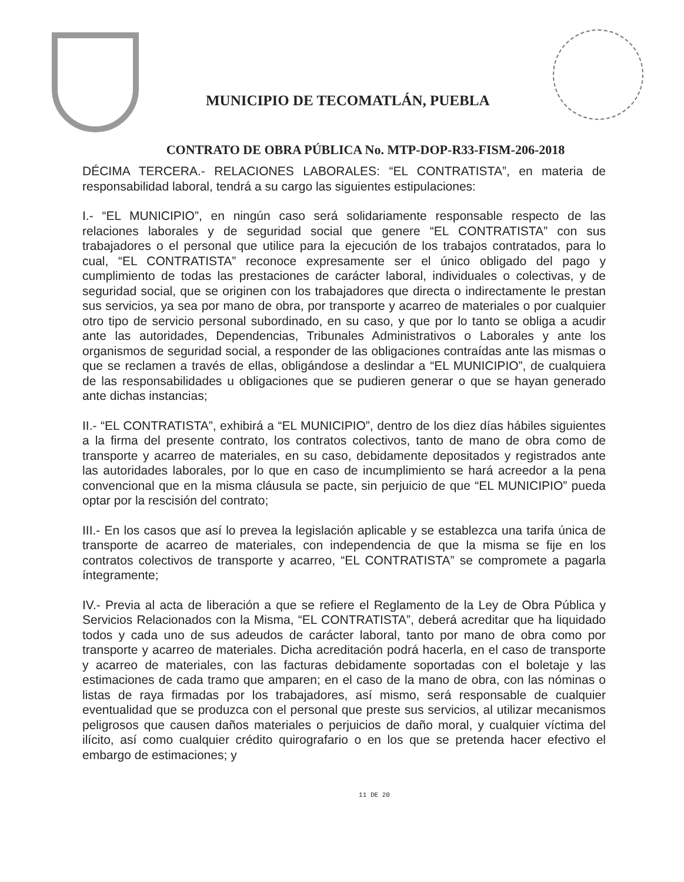MUNICIPIO DE TECOMATLÁN, PUEBLA
CONTRATO DE OBRA PÚBLICA No. MTP-DOP-R33-FISM-206-2018
DÉCIMA TERCERA.- RELACIONES LABORALES: “EL CONTRATISTA”, en materia de responsabilidad laboral, tendrá a su cargo las siguientes estipulaciones:
I.- “EL MUNICIPIO”, en ningún caso será solidariamente responsable respecto de las relaciones laborales y de seguridad social que genere “EL CONTRATISTA” con sus trabajadores o el personal que utilice para la ejecución de los trabajos contratados, para lo cual, “EL CONTRATISTA” reconoce expresamente ser el único obligado del pago y cumplimiento de todas las prestaciones de carácter laboral, individuales o colectivas, y de seguridad social, que se originen con los trabajadores que directa o indirectamente le prestan sus servicios, ya sea por mano de obra, por transporte y acarreo de materiales o por cualquier otro tipo de servicio personal subordinado, en su caso, y que por lo tanto se obliga a acudir ante las autoridades, Dependencias, Tribunales Administrativos o Laborales y ante los organismos de seguridad social, a responder de las obligaciones contraídas ante las mismas o que se reclamen a través de ellas, obligándose a deslindar a “EL MUNICIPIO”, de cualquiera de las responsabilidades u obligaciones que se pudieren generar o que se hayan generado ante dichas instancias;
II.- “EL CONTRATISTA”, exhibirá a “EL MUNICIPIO”, dentro de los diez días hábiles siguientes a la firma del presente contrato, los contratos colectivos, tanto de mano de obra como de transporte y acarreo de materiales, en su caso, debidamente depositados y registrados ante las autoridades laborales, por lo que en caso de incumplimiento se hará acreedor a la pena convencional que en la misma cláusula se pacte, sin perjuicio de que “EL MUNICIPIO” pueda optar por la rescisión del contrato;
III.- En los casos que así lo prevea la legislación aplicable y se establezca una tarifa única de transporte de acarreo de materiales, con independencia de que la misma se fije en los contratos colectivos de transporte y acarreo, “EL CONTRATISTA” se compromete a pagarla íntegramente;
IV.- Previa al acta de liberación a que se refiere el Reglamento de la Ley de Obra Pública y Servicios Relacionados con la Misma, “EL CONTRATISTA”, deberá acreditar que ha liquidado todos y cada uno de sus adeudos de carácter laboral, tanto por mano de obra como por transporte y acarreo de materiales. Dicha acreditación podrá hacerla, en el caso de transporte y acarreo de materiales, con las facturas debidamente soportadas con el boletaje y las estimaciones de cada tramo que amparen; en el caso de la mano de obra, con las nóminas o listas de raya firmadas por los trabajadores, así mismo, será responsable de cualquier eventualidad que se produzca con el personal que preste sus servicios, al utilizar mecanismos peligrosos que causen daños materiales o perjuicios de daño moral, y cualquier víctima del ilícito, así como cualquier crédito quirografario o en los que se pretenda hacer efectivo el embargo de estimaciones; y
11 DE 20